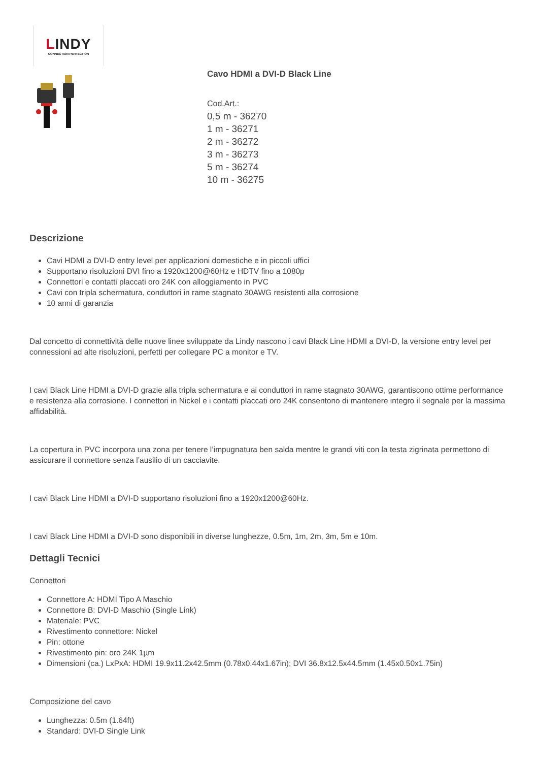LINDY
CONNECTION PERFECTION
Cavo HDMI a DVI-D Black Line
Cod.Art.:
0,5 m - 36270
1 m - 36271
2 m - 36272
3 m - 36273
5 m - 36274
10 m - 36275
Descrizione
Cavi HDMI a DVI-D entry level per applicazioni domestiche e in piccoli uffici
Supportano risoluzioni DVI fino a 1920x1200@60Hz e HDTV fino a 1080p
Connettori e contatti placcati oro 24K con alloggiamento in PVC
Cavi con tripla schermatura, conduttori in rame stagnato 30AWG resistenti alla corrosione
10 anni di garanzia
Dal concetto di connettività delle nuove linee sviluppate da Lindy nascono i cavi Black Line HDMI a DVI-D, la versione entry level per connessioni ad alte risoluzioni, perfetti per collegare PC a monitor e TV.
I cavi Black Line HDMI a DVI-D grazie alla tripla schermatura e ai conduttori in rame stagnato 30AWG, garantiscono ottime performance e resistenza alla corrosione. I connettori in Nickel e i contatti placcati oro 24K consentono di mantenere integro il segnale per la massima affidabilità.
La copertura in PVC incorpora una zona per tenere l’impugnatura ben salda mentre le grandi viti con la testa zigrinata permettono di assicurare il connettore senza l’ausilio di un cacciavite.
I cavi Black Line HDMI a DVI-D supportano risoluzioni fino a 1920x1200@60Hz.
I cavi Black Line HDMI a DVI-D sono disponibili in diverse lunghezze, 0.5m, 1m, 2m, 3m, 5m e 10m.
Dettagli Tecnici
Connettori
Connettore A: HDMI Tipo A Maschio
Connettore B: DVI-D Maschio (Single Link)
Materiale: PVC
Rivestimento connettore: Nickel
Pin: ottone
Rivestimento pin: oro 24K 1µm
Dimensioni (ca.) LxPxA: HDMI 19.9x11.2x42.5mm (0.78x0.44x1.67in); DVI 36.8x12.5x44.5mm (1.45x0.50x1.75in)
Composizione del cavo
Lunghezza: 0.5m (1.64ft)
Standard: DVI-D Single Link